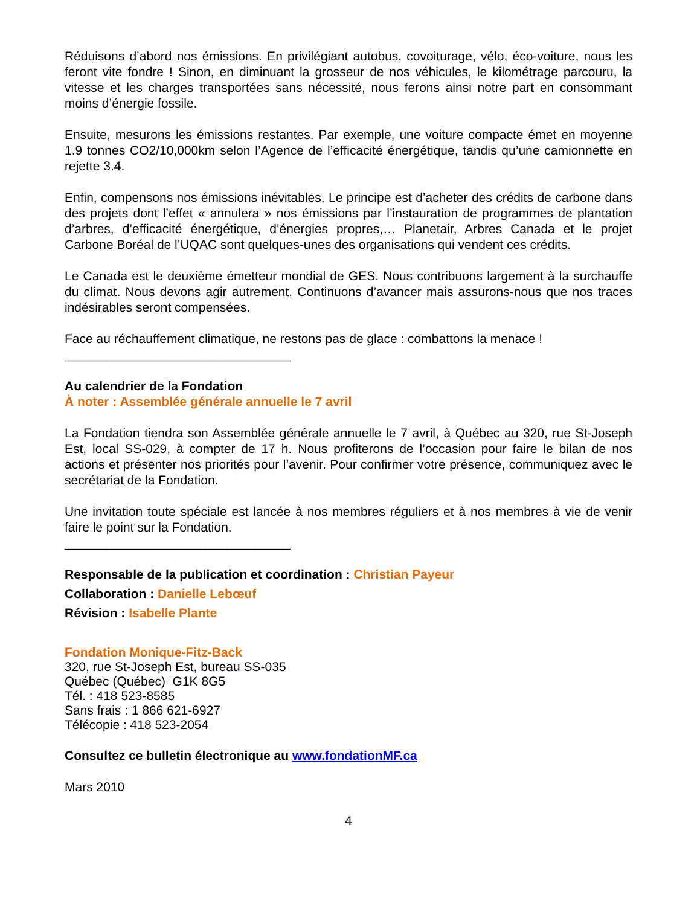Réduisons d’abord nos émissions. En privilégiant autobus, covoiturage, vélo, éco-voiture, nous les feront vite fondre ! Sinon, en diminuant la grosseur de nos véhicules, le kilométrage parcouru, la vitesse et les charges transportées sans nécessité, nous ferons ainsi notre part en consommant moins d’énergie fossile.
Ensuite, mesurons les émissions restantes. Par exemple, une voiture compacte émet en moyenne 1.9 tonnes CO2/10,000km selon l’Agence de l’efficacité énergétique, tandis qu’une camionnette en rejette 3.4.
Enfin, compensons nos émissions inévitables. Le principe est d’acheter des crédits de carbone dans des projets dont l’effet « annulera » nos émissions par l’instauration de programmes de plantation d’arbres, d’efficacité énergétique, d’énergies propres,… Planetair, Arbres Canada et le projet Carbone Boréal de l’UQAC sont quelques-unes des organisations qui vendent ces crédits.
Le Canada est le deuxième émetteur mondial de GES. Nous contribuons largement à la surchauffe du climat. Nous devons agir autrement. Continuons d’avancer mais assurons-nous que nos traces indésirables seront compensées.
Face au réchauffement climatique, ne restons pas de glace : combattons la menace !
________________________________
Au calendrier de la Fondation
À noter : Assemblée générale annuelle le 7 avril
La Fondation tiendra son Assemblée générale annuelle le 7 avril, à Québec au 320, rue St-Joseph Est, local SS-029, à compter de 17 h. Nous profiterons de l’occasion pour faire le bilan de nos actions et présenter nos priorités pour l’avenir. Pour confirmer votre présence, communiquez avec le secrétariat de la Fondation.
Une invitation toute spéciale est lancée à nos membres réguliers et à nos membres à vie de venir faire le point sur la Fondation.
________________________________
Responsable de la publication et coordination : Christian Payeur
Collaboration : Danielle Lebœuf
Révision : Isabelle Plante
Fondation Monique-Fitz-Back
320, rue St-Joseph Est, bureau SS-035
Québec (Québec) G1K 8G5
Tél. : 418 523-8585
Sans frais : 1 866 621-6927
Télécopie : 418 523-2054
Consultez ce bulletin électronique au www.fondationMF.ca
Mars 2010
4